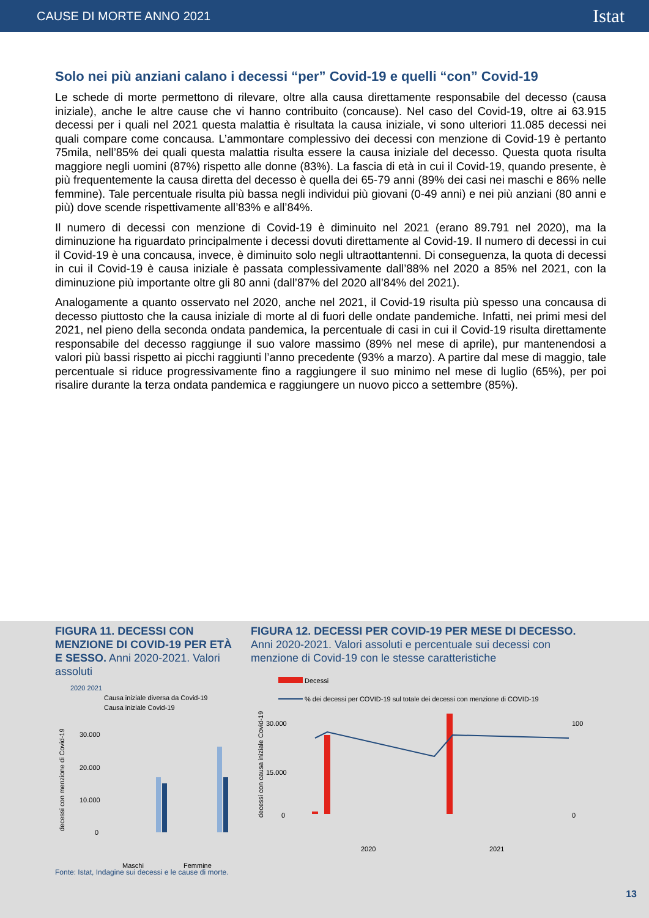CAUSE DI MORTE ANNO 2021 Istat
Solo nei più anziani calano i decessi “per” Covid-19 e quelli “con” Covid-19
Le schede di morte permettono di rilevare, oltre alla causa direttamente responsabile del decesso (causa iniziale), anche le altre cause che vi hanno contribuito (concause). Nel caso del Covid-19, oltre ai 63.915 decessi per i quali nel 2021 questa malattia è risultata la causa iniziale, vi sono ulteriori 11.085 decessi nei quali compare come concausa. L’ammontare complessivo dei decessi con menzione di Covid-19 è pertanto 75mila, nell’85% dei quali questa malattia risulta essere la causa iniziale del decesso. Questa quota risulta maggiore negli uomini (87%) rispetto alle donne (83%). La fascia di età in cui il Covid-19, quando presente, è più frequentemente la causa diretta del decesso è quella dei 65-79 anni (89% dei casi nei maschi e 86% nelle femmine). Tale percentuale risulta più bassa negli individui più giovani (0-49 anni) e nei più anziani (80 anni e più) dove scende rispettivamente all’83% e all’84%.
Il numero di decessi con menzione di Covid-19 è diminuito nel 2021 (erano 89.791 nel 2020), ma la diminuzione ha riguardato principalmente i decessi dovuti direttamente al Covid-19. Il numero di decessi in cui il Covid-19 è una concausa, invece, è diminuito solo negli ultraottantenni. Di conseguenza, la quota di decessi in cui il Covid-19 è causa iniziale è passata complessivamente dall’88% nel 2020 a 85% nel 2021, con la diminuzione più importante oltre gli 80 anni (dall’87% del 2020 all’84% del 2021).
Analogamente a quanto osservato nel 2020, anche nel 2021, il Covid-19 risulta più spesso una concausa di decesso piuttosto che la causa iniziale di morte al di fuori delle ondate pandemiche. Infatti, nei primi mesi del 2021, nel pieno della seconda ondata pandemica, la percentuale di casi in cui il Covid-19 risulta direttamente responsabile del decesso raggiunge il suo valore massimo (89% nel mese di aprile), pur mantenendosi a valori più bassi rispetto ai picchi raggiunti l’anno precedente (93% a marzo). A partire dal mese di maggio, tale percentuale si riduce progressivamente fino a raggiungere il suo minimo nel mese di luglio (65%), per poi risalire durante la terza ondata pandemica e raggiungere un nuovo picco a settembre (85%).
FIGURA 11. DECESSI CON MENZIONE DI COVID-19 PER ETÀ E SESSO. Anni 2020-2021. Valori assoluti
2020 2021
Causa iniziale diversa da Covid-19
Causa iniziale Covid-19
30.000
20.000
10.000
0
Maschi
Femmine
decessi con menzione di Covid-19
FIGURA 12. DECESSI PER COVID-19 PER MESE DI DECESSO. Anni 2020-2021. Valori assoluti e percentuale sui decessi con menzione di Covid-19 con le stesse caratteristiche
Decessi
% dei decessi per COVID-19 sul totale dei decessi con menzione di COVID-19
30.000
15.000
0
100
0
2020
2021
decessi con causa iniziale Covid-19
Fonte: Istat, Indagine sui decessi e le cause di morte.
13